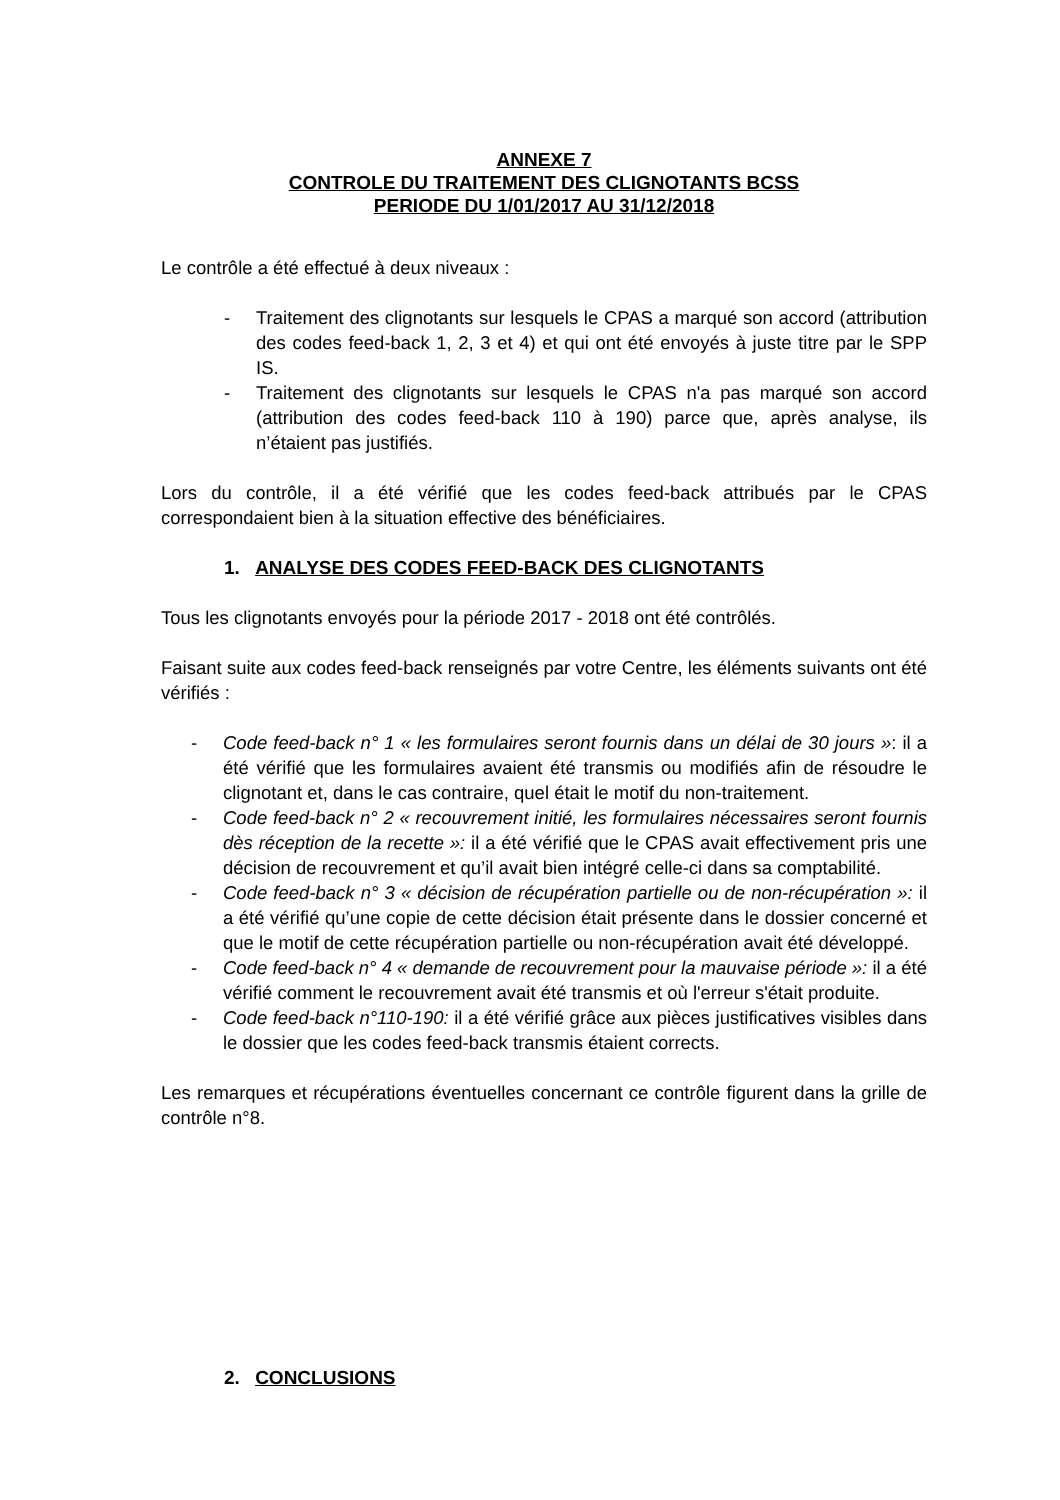ANNEXE 7
CONTROLE DU TRAITEMENT DES CLIGNOTANTS BCSS
PERIODE DU 1/01/2017 AU 31/12/2018
Le contrôle a été effectué à deux niveaux :
- Traitement des clignotants sur lesquels le CPAS a marqué son accord (attribution des codes feed-back 1, 2, 3 et 4) et qui ont été envoyés à juste titre par le SPP IS.
- Traitement des clignotants sur lesquels le CPAS n'a pas marqué son accord (attribution des codes feed-back 110 à 190) parce que, après analyse, ils n’étaient pas justifiés.
Lors du contrôle, il a été vérifié que les codes feed-back attribués par le CPAS correspondaient bien à la situation effective des bénéficiaires.
1. ANALYSE DES CODES FEED-BACK DES CLIGNOTANTS
Tous les clignotants envoyés pour la période 2017 - 2018 ont été contrôlés.
Faisant suite aux codes feed-back renseignés par votre Centre, les éléments suivants ont été vérifiés :
- Code feed-back n° 1 « les formulaires seront fournis dans un délai de 30 jours »: il a été vérifié que les formulaires avaient été transmis ou modifiés afin de résoudre le clignotant et, dans le cas contraire, quel était le motif du non-traitement.
- Code feed-back n° 2 « recouvrement initié, les formulaires nécessaires seront fournis dès réception de la recette »: il a été vérifié que le CPAS avait effectivement pris une décision de recouvrement et qu’il avait bien intégré celle-ci dans sa comptabilité.
- Code feed-back n° 3 « décision de récupération partielle ou de non-récupération »: il a été vérifié qu’une copie de cette décision était présente dans le dossier concerné et que le motif de cette récupération partielle ou non-récupération avait été développé.
- Code feed-back n° 4 « demande de recouvrement pour la mauvaise période »: il a été vérifié comment le recouvrement avait été transmis et où l'erreur s'était produite.
- Code feed-back n°110-190: il a été vérifié grâce aux pièces justificatives visibles dans le dossier que les codes feed-back transmis étaient corrects.
Les remarques et récupérations éventuelles concernant ce contrôle figurent dans la grille de contrôle n°8.
2. CONCLUSIONS